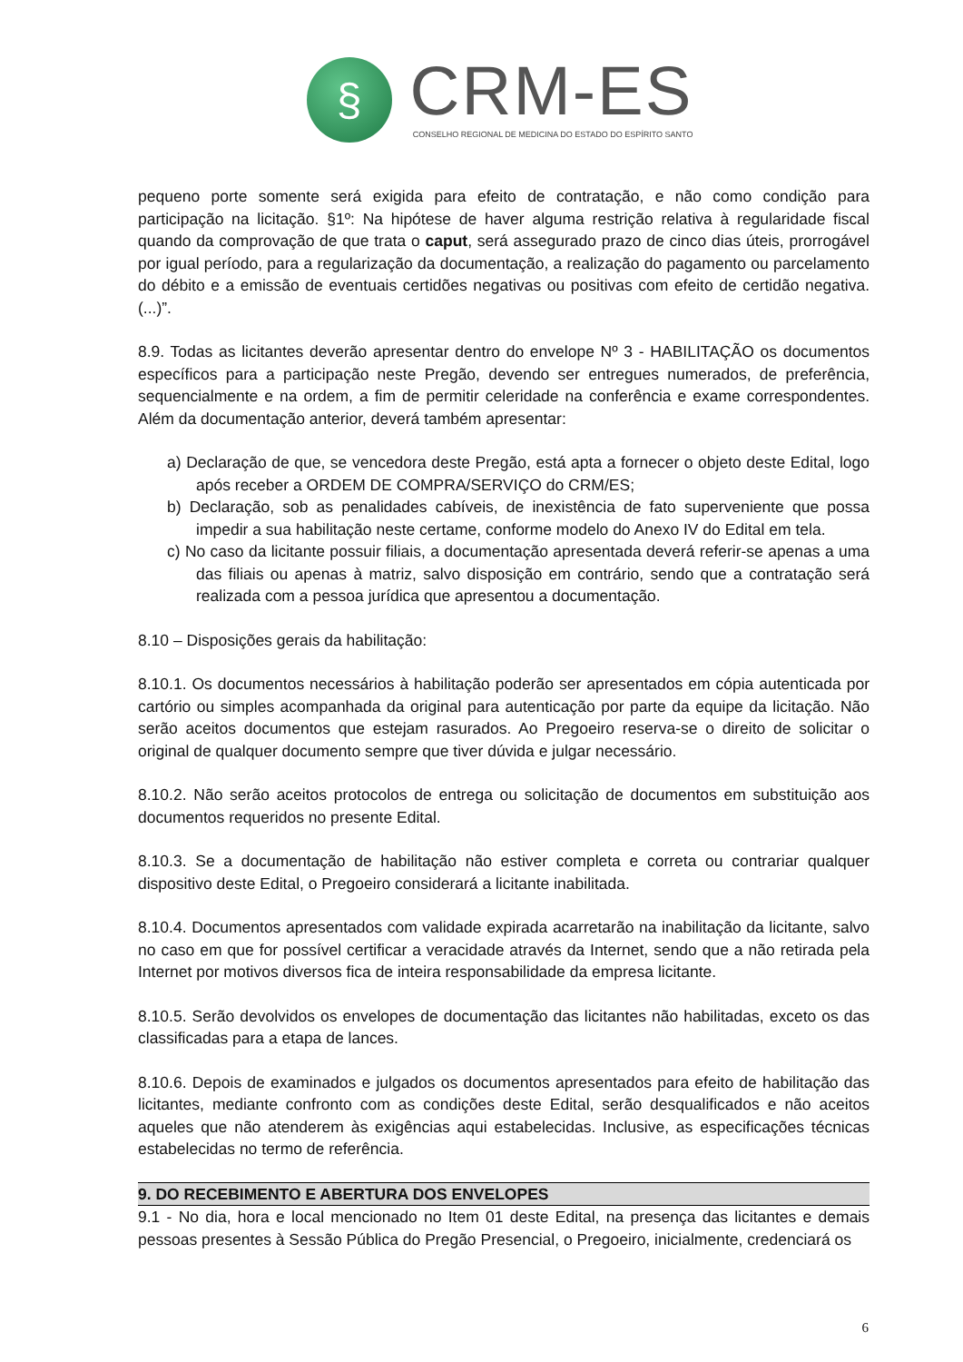§
CRM-ES
CONSELHO REGIONAL DE MEDICINA DO ESTADO DO ESPÍRITO SANTO
pequeno porte somente será exigida para efeito de contratação, e não como condição para participação na licitação. §1º: Na hipótese de haver alguma restrição relativa à regularidade fiscal quando da comprovação de que trata o caput, será assegurado prazo de cinco dias úteis, prorrogável por igual período, para a regularização da documentação, a realização do pagamento ou parcelamento do débito e a emissão de eventuais certidões negativas ou positivas com efeito de certidão negativa. (...)”.
8.9. Todas as licitantes deverão apresentar dentro do envelope Nº 3 - HABILITAÇÃO os documentos específicos para a participação neste Pregão, devendo ser entregues numerados, de preferência, sequencialmente e na ordem, a fim de permitir celeridade na conferência e exame correspondentes. Além da documentação anterior, deverá também apresentar:
a) Declaração de que, se vencedora deste Pregão, está apta a fornecer o objeto deste Edital, logo após receber a ORDEM DE COMPRA/SERVIÇO do CRM/ES;
b) Declaração, sob as penalidades cabíveis, de inexistência de fato superveniente que possa impedir a sua habilitação neste certame, conforme modelo do Anexo IV do Edital em tela.
c) No caso da licitante possuir filiais, a documentação apresentada deverá referir-se apenas a uma das filiais ou apenas à matriz, salvo disposição em contrário, sendo que a contratação será realizada com a pessoa jurídica que apresentou a documentação.
8.10 – Disposições gerais da habilitação:
8.10.1. Os documentos necessários à habilitação poderão ser apresentados em cópia autenticada por cartório ou simples acompanhada da original para autenticação por parte da equipe da licitação. Não serão aceitos documentos que estejam rasurados. Ao Pregoeiro reserva-se o direito de solicitar o original de qualquer documento sempre que tiver dúvida e julgar necessário.
8.10.2. Não serão aceitos protocolos de entrega ou solicitação de documentos em substituição aos documentos requeridos no presente Edital.
8.10.3. Se a documentação de habilitação não estiver completa e correta ou contrariar qualquer dispositivo deste Edital, o Pregoeiro considerará a licitante inabilitada.
8.10.4. Documentos apresentados com validade expirada acarretarão na inabilitação da licitante, salvo no caso em que for possível certificar a veracidade através da Internet, sendo que a não retirada pela Internet por motivos diversos fica de inteira responsabilidade da empresa licitante.
8.10.5. Serão devolvidos os envelopes de documentação das licitantes não habilitadas, exceto os das classificadas para a etapa de lances.
8.10.6. Depois de examinados e julgados os documentos apresentados para efeito de habilitação das licitantes, mediante confronto com as condições deste Edital, serão desqualificados e não aceitos aqueles que não atenderem às exigências aqui estabelecidas. Inclusive, as especificações técnicas estabelecidas no termo de referência.
9. DO RECEBIMENTO E ABERTURA DOS ENVELOPES
9.1 - No dia, hora e local mencionado no Item 01 deste Edital, na presença das licitantes e demais pessoas presentes à Sessão Pública do Pregão Presencial, o Pregoeiro, inicialmente, credenciará os
6